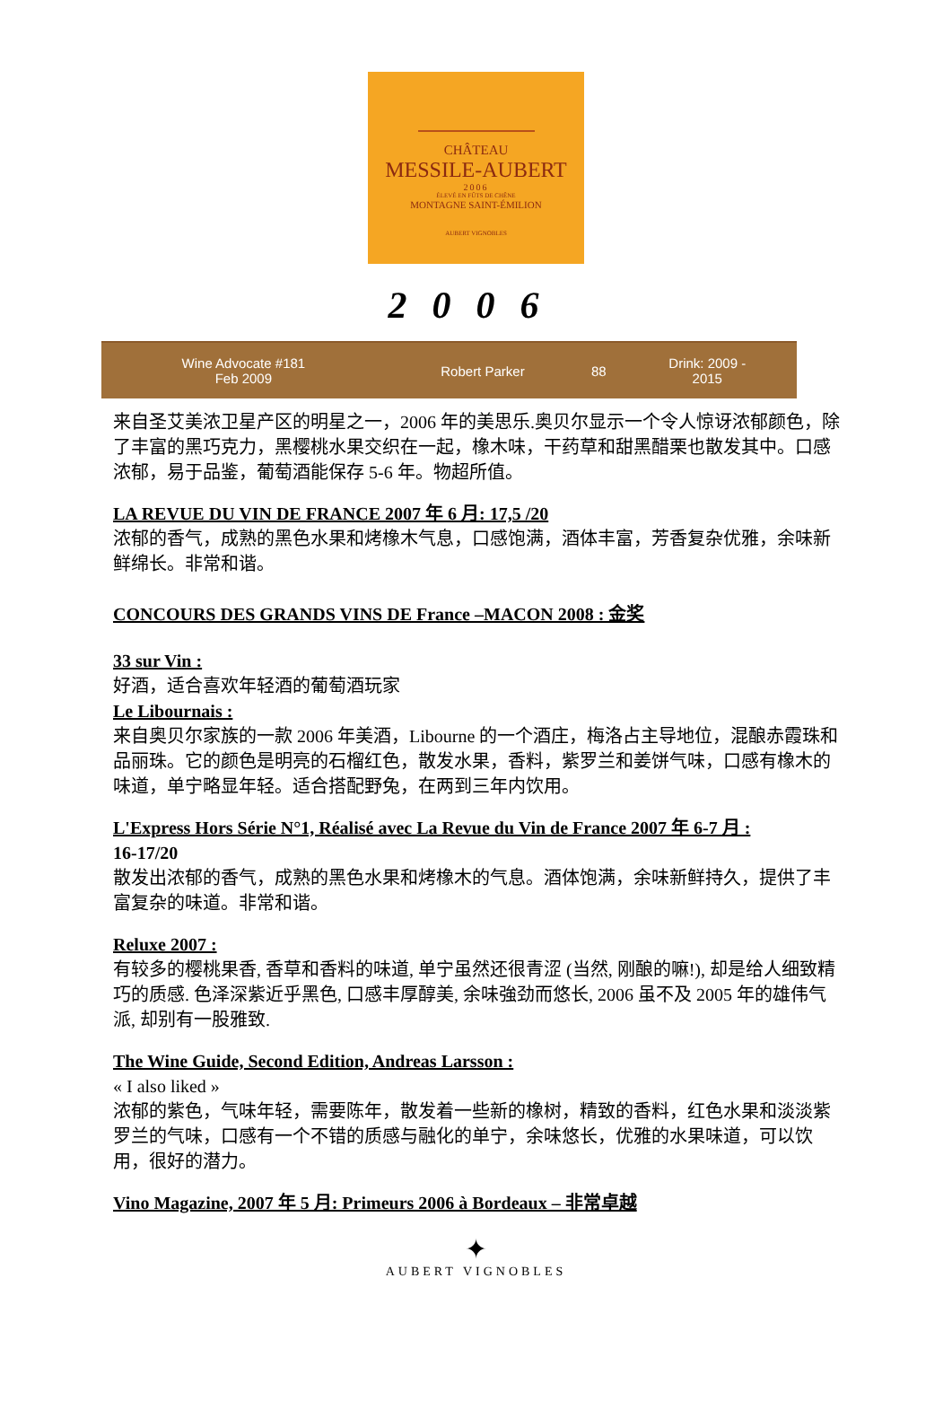CHÂTEAU
MESSILE-AUBERT
2006
ÉLEVÉ EN FÛTS DE CHÊNE
MONTAGNE SAINT-ÉMILION
AUBERT VIGNOBLES
2006
| Wine Advocate #181 Feb 2009 | Robert Parker | 88 | Drink: 2009 - 2015 |
来自圣艾美浓卫星产区的明星之一，2006 年的美思乐.奥贝尔显示一个令人惊讶浓郁颜色，除了丰富的黑巧克力，黑樱桃水果交织在一起，橡木味，干药草和甜黑醋栗也散发其中。口感浓郁，易于品鉴，葡萄酒能保存 5-6 年。物超所值。
LA REVUE DU VIN DE FRANCE 2007 年 6 月: 17,5 /20
浓郁的香气，成熟的黑色水果和烤橡木气息，口感饱满，酒体丰富，芳香复杂优雅，余味新鲜绵长。非常和谐。
CONCOURS DES GRANDS VINS DE France –MACON 2008 : 金奖
33 sur Vin :
好酒，适合喜欢年轻酒的葡萄酒玩家
Le Libournais :
来自奥贝尔家族的一款 2006 年美酒，Libourne 的一个酒庄，梅洛占主导地位，混酿赤霞珠和品丽珠。它的颜色是明亮的石榴红色，散发水果，香料，紫罗兰和姜饼气味，口感有橡木的味道，单宁略显年轻。适合搭配野兔，在两到三年内饮用。
L'Express Hors Série N°1, Réalisé avec La Revue du Vin de France 2007 年 6-7 月 :
16-17/20
散发出浓郁的香气，成熟的黑色水果和烤橡木的气息。酒体饱满，余味新鲜持久，提供了丰富复杂的味道。非常和谐。
Reluxe 2007 :
有较多的樱桃果香, 香草和香料的味道, 单宁虽然还很青涩 (当然, 刚酿的嘛!), 却是给人细致精巧的质感. 色泽深紫近乎黑色, 口感丰厚醇美, 余味強劲而悠长, 2006 虽不及 2005 年的雄伟气派, 却别有一股雅致.
The Wine Guide, Second Edition, Andreas Larsson :
« I also liked »
浓郁的紫色，气味年轻，需要陈年，散发着一些新的橡树，精致的香料，红色水果和淡淡紫罗兰的气味，口感有一个不错的质感与融化的单宁，余味悠长，优雅的水果味道，可以饮用，很好的潜力。
Vino Magazine, 2007 年 5 月: Primeurs 2006 à Bordeaux – 非常卓越
✦
AUBERT VIGNOBLES